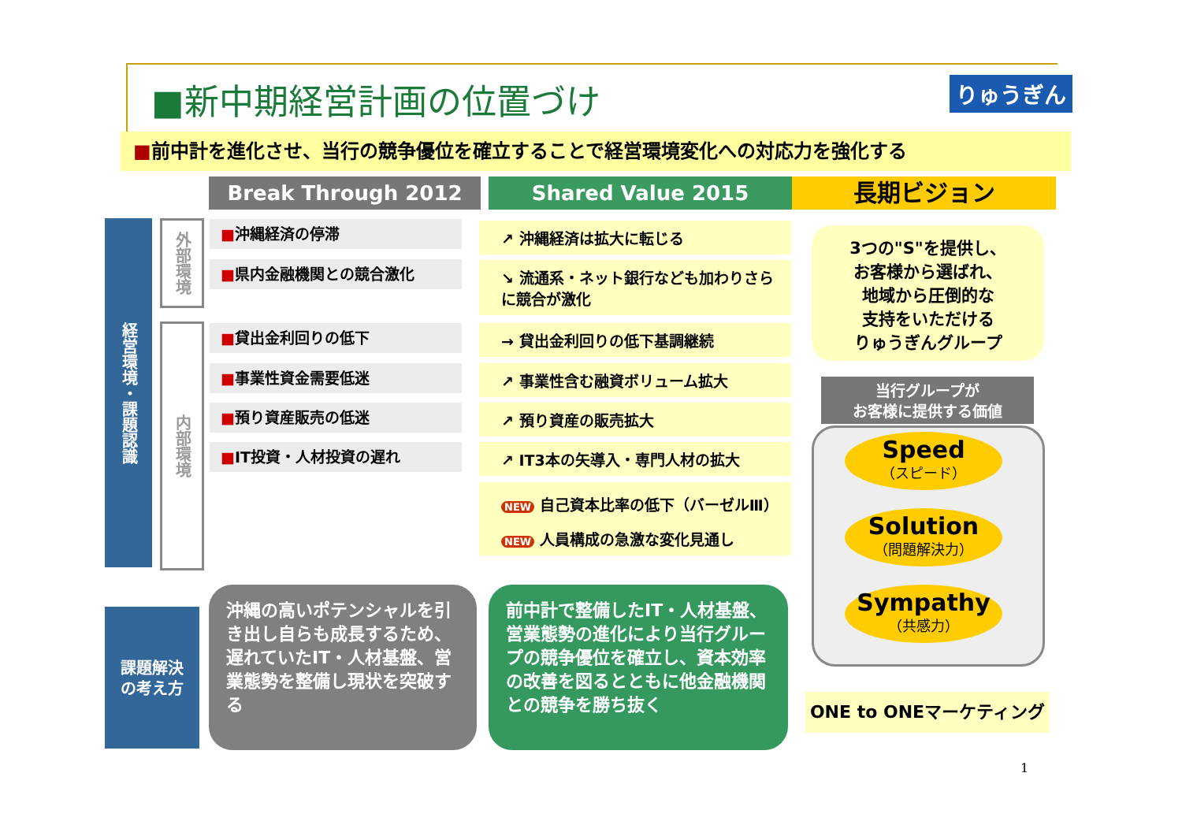■新中期経営計画の位置づけ りゅうぎん
■前中計を進化させ、当行の競争優位を確立することで経営環境変化への対応力を強化する
Break Through 2012 Shared Value 2015 長期ビジョン
経営環境・課題認識
外部環境
内部環境
■沖縄経済の停滞
■県内金融機関との競合激化
■貸出金利回りの低下
■事業性資金需要低迷
■預り資産販売の低迷
■IT投資・人材投資の遅れ
↗ 沖縄経済は拡大に転じる
↘ 流通系・ネット銀行なども加わりさらに競合が激化
→ 貸出金利回りの低下基調継続
↗ 事業性含む融資ボリューム拡大
↗ 預り資産の販売拡大
↗ IT3本の矢導入・専門人材の拡大
NEW 自己資本比率の低下（バーゼルⅢ）
NEW 人員構成の急激な変化見通し
3つの"S"を提供し、
お客様から選ばれ、
地域から圧倒的な
支持をいただける
りゅうぎんグループ
当行グループが
お客様に提供する価値
Speed
（スピード）
Solution
（問題解決力）
Sympathy
（共感力）
ONE to ONEマーケティング
課題解決
の考え方
沖縄の高いポテンシャルを引き出し自らも成長するため、遅れていたIT・人材基盤、営業態勢を整備し現状を突破する
前中計で整備したIT・人材基盤、営業態勢の進化により当行グループの競争優位を確立し、資本効率の改善を図るとともに他金融機関との競争を勝ち抜く
1